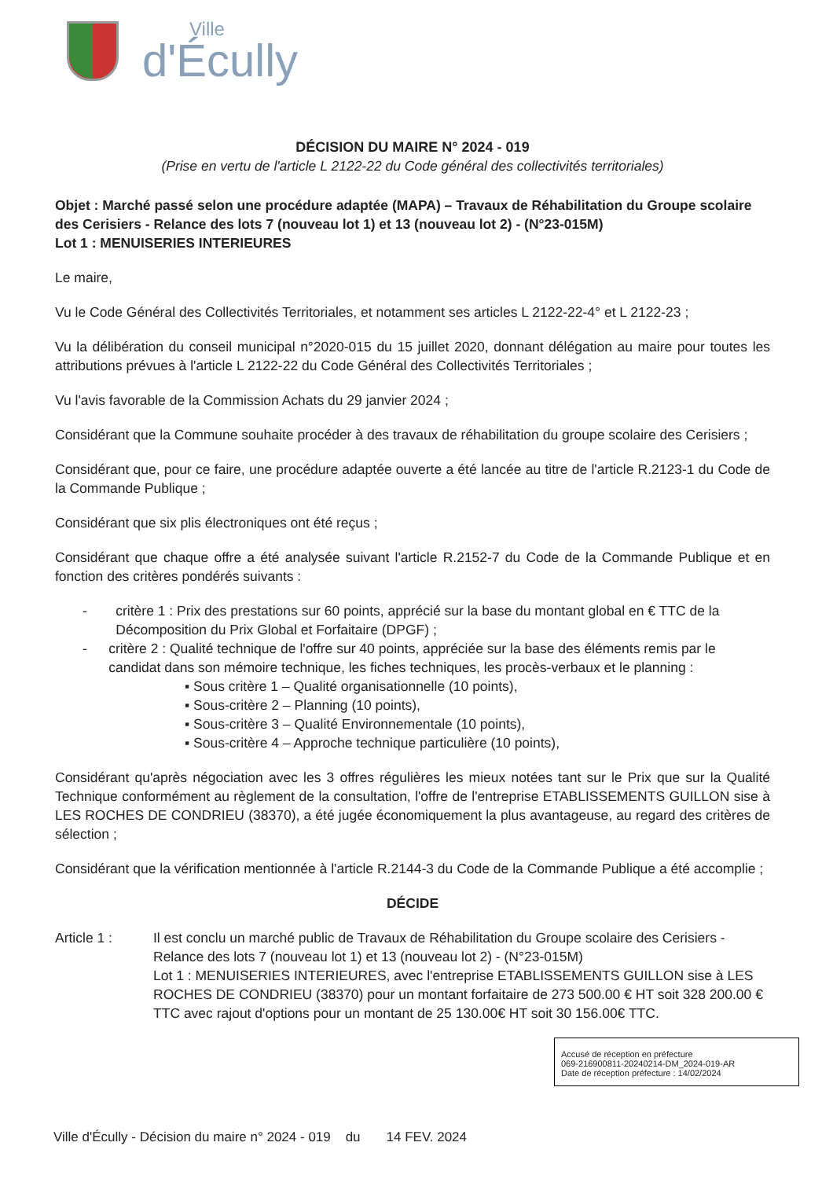Ville
d'Écully
DÉCISION DU MAIRE N° 2024 - 019
(Prise en vertu de l'article L 2122-22 du Code général des collectivités territoriales)
Objet : Marché passé selon une procédure adaptée (MAPA) – Travaux de Réhabilitation du Groupe scolaire des Cerisiers - Relance des lots 7 (nouveau lot 1) et 13 (nouveau lot 2) - (N°23-015M)
Lot 1 : MENUISERIES INTERIEURES
Le maire,
Vu le Code Général des Collectivités Territoriales, et notamment ses articles L 2122-22-4° et L 2122-23 ;
Vu la délibération du conseil municipal n°2020-015 du 15 juillet 2020, donnant délégation au maire pour toutes les attributions prévues à l'article L 2122-22 du Code Général des Collectivités Territoriales ;
Vu l'avis favorable de la Commission Achats du 29 janvier 2024 ;
Considérant que la Commune souhaite procéder à des travaux de réhabilitation du groupe scolaire des Cerisiers ;
Considérant que, pour ce faire, une procédure adaptée ouverte a été lancée au titre de l'article R.2123-1 du Code de la Commande Publique ;
Considérant que six plis électroniques ont été reçus ;
Considérant que chaque offre a été analysée suivant l'article R.2152-7 du Code de la Commande Publique et en fonction des critères pondérés suivants :
- critère 1 : Prix des prestations sur 60 points, apprécié sur la base du montant global en € TTC de la Décomposition du Prix Global et Forfaitaire (DPGF) ;
- critère 2 : Qualité technique de l'offre sur 40 points, appréciée sur la base des éléments remis par le candidat dans son mémoire technique, les fiches techniques, les procès-verbaux et le planning :
▪ Sous critère 1 – Qualité organisationnelle (10 points),
▪ Sous-critère 2 – Planning (10 points),
▪ Sous-critère 3 – Qualité Environnementale (10 points),
▪ Sous-critère 4 – Approche technique particulière (10 points),
Considérant qu'après négociation avec les 3 offres régulières les mieux notées tant sur le Prix que sur la Qualité Technique conformément au règlement de la consultation, l'offre de l'entreprise ETABLISSEMENTS GUILLON sise à LES ROCHES DE CONDRIEU (38370), a été jugée économiquement la plus avantageuse, au regard des critères de sélection ;
Considérant que la vérification mentionnée à l'article R.2144-3 du Code de la Commande Publique a été accomplie ;
DÉCIDE
Article 1 : Il est conclu un marché public de Travaux de Réhabilitation du Groupe scolaire des Cerisiers - Relance des lots 7 (nouveau lot 1) et 13 (nouveau lot 2) - (N°23-015M)
Lot 1 : MENUISERIES INTERIEURES, avec l'entreprise ETABLISSEMENTS GUILLON sise à LES ROCHES DE CONDRIEU (38370) pour un montant forfaitaire de 273 500.00 € HT soit 328 200.00 € TTC avec rajout d'options pour un montant de 25 130.00€ HT soit 30 156.00€ TTC.
Accusé de réception en préfecture
069-216900811-20240214-DM_2024-019-AR
Date de réception préfecture : 14/02/2024
Ville d'Écully - Décision du maire n° 2024 - 019 du 14 FEV. 2024